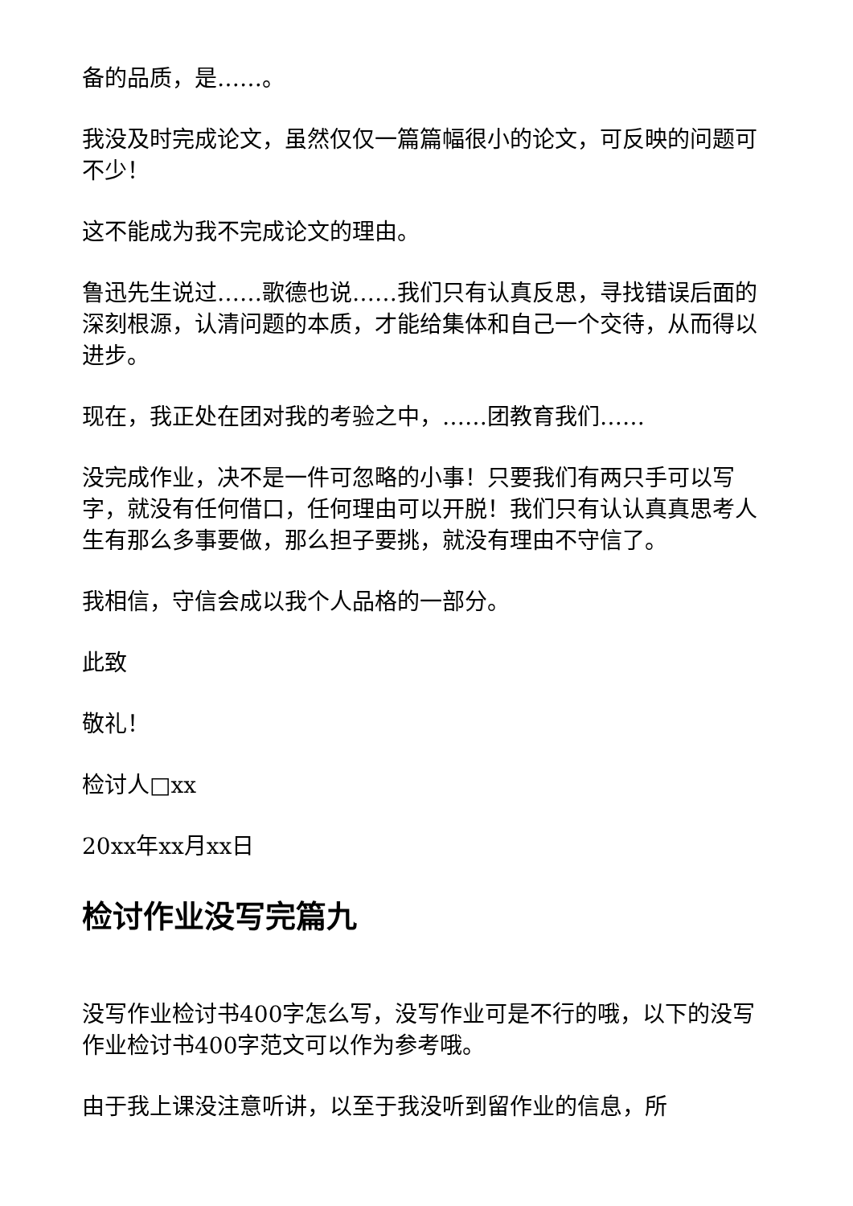备的品质，是……。
我没及时完成论文，虽然仅仅一篇篇幅很小的论文，可反映的问题可不少！
这不能成为我不完成论文的理由。
鲁迅先生说过……歌德也说……我们只有认真反思，寻找错误后面的深刻根源，认清问题的本质，才能给集体和自己一个交待，从而得以进步。
现在，我正处在团对我的考验之中，……团教育我们……
没完成作业，决不是一件可忽略的小事！只要我们有两只手可以写字，就没有任何借口，任何理由可以开脱！我们只有认认真真思考人生有那么多事要做，那么担子要挑，就没有理由不守信了。
我相信，守信会成以我个人品格的一部分。
此致
敬礼！
检讨人□xx
20xx年xx月xx日
检讨作业没写完篇九
没写作业检讨书400字怎么写，没写作业可是不行的哦，以下的没写作业检讨书400字范文可以作为参考哦。
由于我上课没注意听讲，以至于我没听到留作业的信息，所